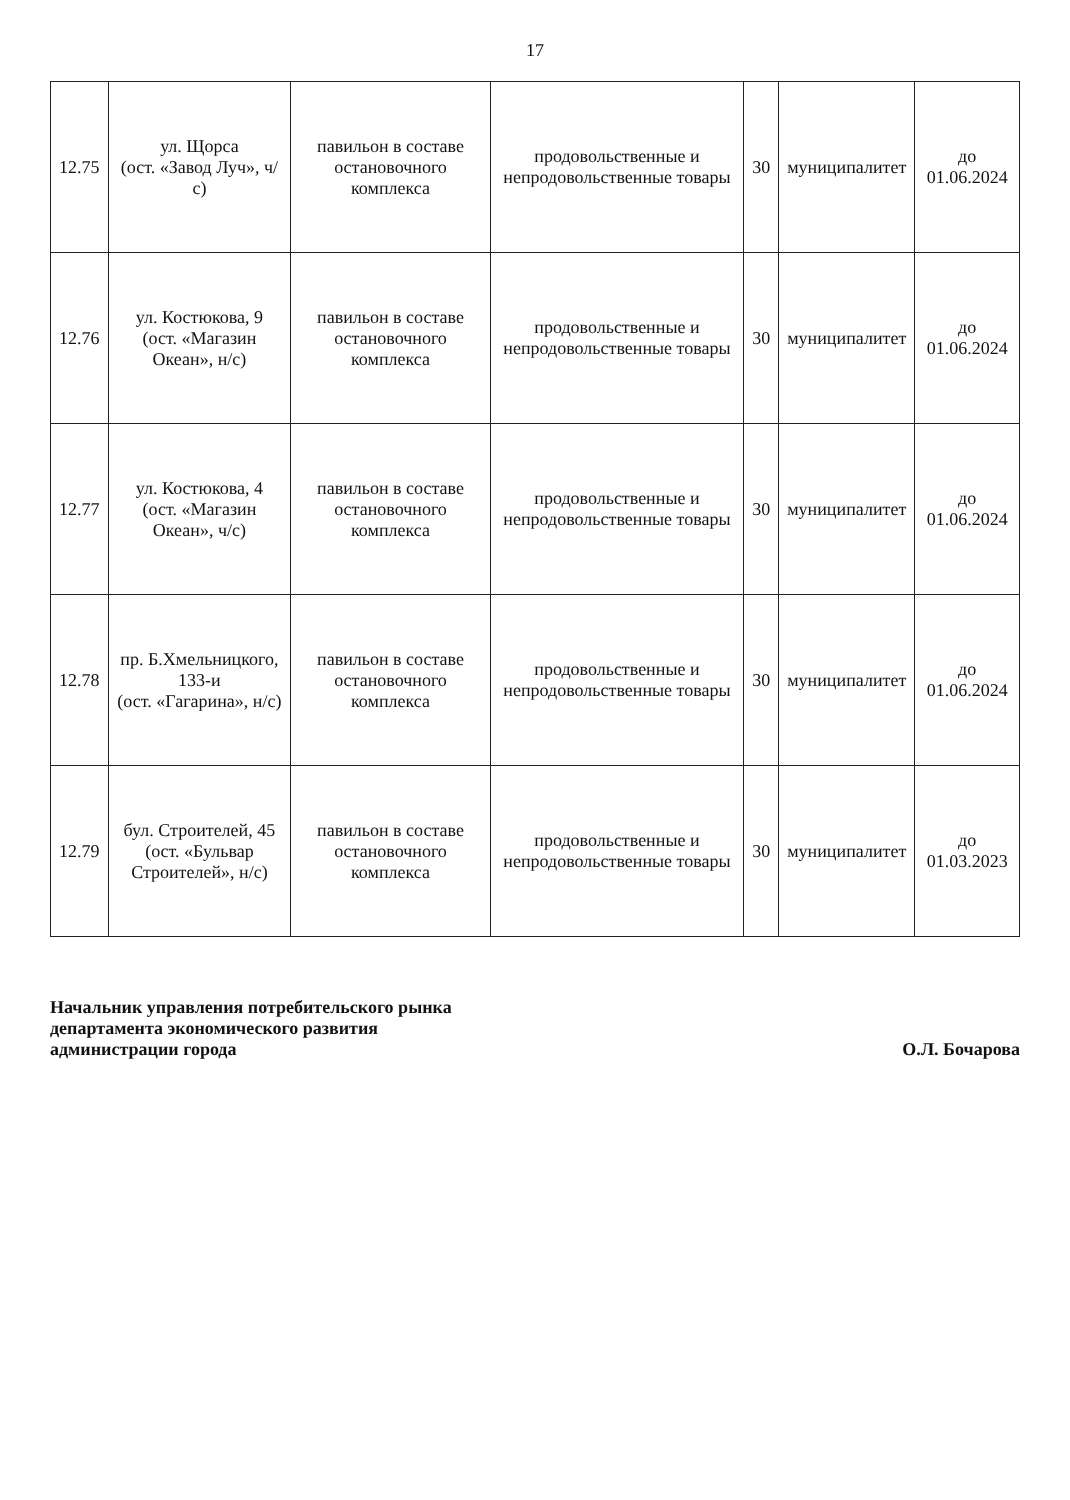17
| 12.75 | ул. Щорса (ост. «Завод Луч», ч/с) | павильон в составе остановочного комплекса | продовольственные и непродовольственные товары | 30 | муниципалитет | до 01.06.2024 |
| 12.76 | ул. Костюкова, 9 (ост. «Магазин Океан», н/с) | павильон в составе остановочного комплекса | продовольственные и непродовольственные товары | 30 | муниципалитет | до 01.06.2024 |
| 12.77 | ул. Костюкова, 4 (ост. «Магазин Океан», ч/с) | павильон в составе остановочного комплекса | продовольственные и непродовольственные товары | 30 | муниципалитет | до 01.06.2024 |
| 12.78 | пр. Б.Хмельницкого, 133-и (ост. «Гагарина», н/с) | павильон в составе остановочного комплекса | продовольственные и непродовольственные товары | 30 | муниципалитет | до 01.06.2024 |
| 12.79 | бул. Строителей, 45 (ост. «Бульвар Строителей», н/с) | павильон в составе остановочного комплекса | продовольственные и непродовольственные товары | 30 | муниципалитет | до 01.03.2023 |
Начальник управления потребительского рынка
департамента экономического развития
администрации города
О.Л. Бочарова